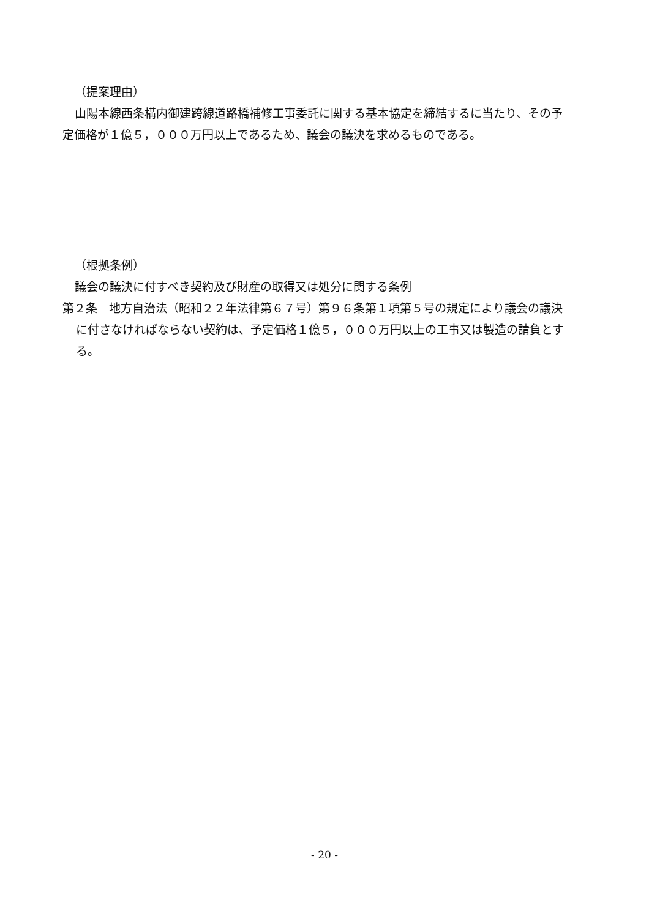（提案理由）
山陽本線西条構内御建跨線道路橋補修工事委託に関する基本協定を締結するに当たり、その予定価格が１億５，０００万円以上であるため、議会の議決を求めるものである。
（根拠条例）
議会の議決に付すべき契約及び財産の取得又は処分に関する条例
第２条　地方自治法（昭和２２年法律第６７号）第９６条第１項第５号の規定により議会の議決に付さなければならない契約は、予定価格１億５，０００万円以上の工事又は製造の請負とする。
- 20 -